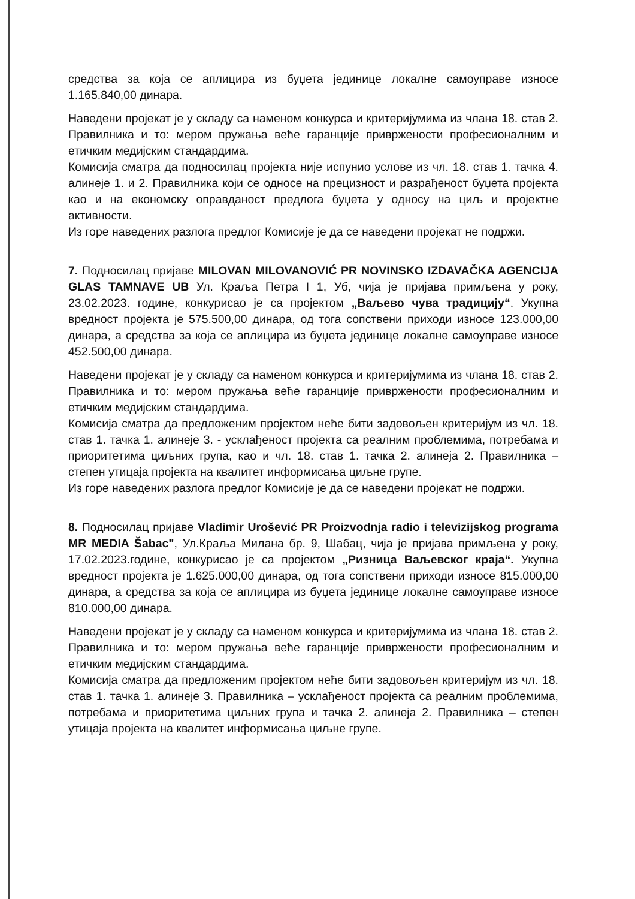средства за која се аплицира из буџета јединице локалне самоуправе износе 1.165.840,00 динара.
Наведени пројекат је у складу са наменом конкурса и критеријумима из члана 18. став 2. Правилника и то: мером пружања веће гаранције привржености професионалним и етичким медијским стандардима.
Комисија сматра да подносилац пројекта није испунио услове из чл. 18. став 1. тачка 4. алинеје 1. и 2. Правилника који се односе на прецизност и разрађеност буџета пројекта као и на економску оправданост предлога буџета у односу на циљ и пројектне активности.
Из горе наведених разлога предлог Комисије је да се наведени пројекат не подржи.
7. Подносилац пријаве MILOVAN MILOVANOVIĆ PR NOVINSKO IZDAVAČKA AGENCIJA GLAS TAMNAVE UB Ул. Краља Петра I 1, Уб, чија је пријава примљена у року, 23.02.2023. године, конкурисао је са пројектом „Ваљево чува традицију“. Укупна вредност пројекта је 575.500,00 динара, од тога сопствени приходи износе 123.000,00 динара, а средства за која се аплицира из буџета јединице локалне самоуправе износе 452.500,00 динара.
Наведени пројекат је у складу са наменом конкурса и критеријумима из члана 18. став 2. Правилника и то: мером пружања веће гаранције привржености професионалним и етичким медијским стандардима.
Комисија сматра да предложеним пројектом неће бити задовољен критеријум из чл. 18. став 1. тачка 1. алинеје 3. - усклађеност пројекта са реалним проблемима, потребама и приоритетима циљних група, као и чл. 18. став 1. тачка 2. алинеја 2. Правилника – степен утицаја пројекта на квалитет информисања циљне групе.
Из горе наведених разлога предлог Комисије је да се наведени пројекат не подржи.
8. Подносилац пријаве Vladimir Urošević PR Proizvodnja radio i televizijskog programa MR MEDIA Šabac", Ул.Краља Милана бр. 9, Шабац, чија је пријава примљена у року, 17.02.2023.године, конкурисао је са пројектом „Ризница Ваљевског краја“. Укупна вредност пројекта је 1.625.000,00 динара, од тога сопствени приходи износе 815.000,00 динара, а средства за која се аплицира из буџета јединице локалне самоуправе износе 810.000,00 динара.
Наведени пројекат је у складу са наменом конкурса и критеријумима из члана 18. став 2. Правилника и то: мером пружања веће гаранције привржености професионалним и етичким медијским стандардима.
Комисија сматра да предложеним пројектом неће бити задовољен критеријум из чл. 18. став 1. тачка 1. алинеје 3. Правилника – усклађеност пројекта са реалним проблемима, потребама и приоритетима циљних група и тачка 2. алинеја 2. Правилника – степен утицаја пројекта на квалитет информисања циљне групе.